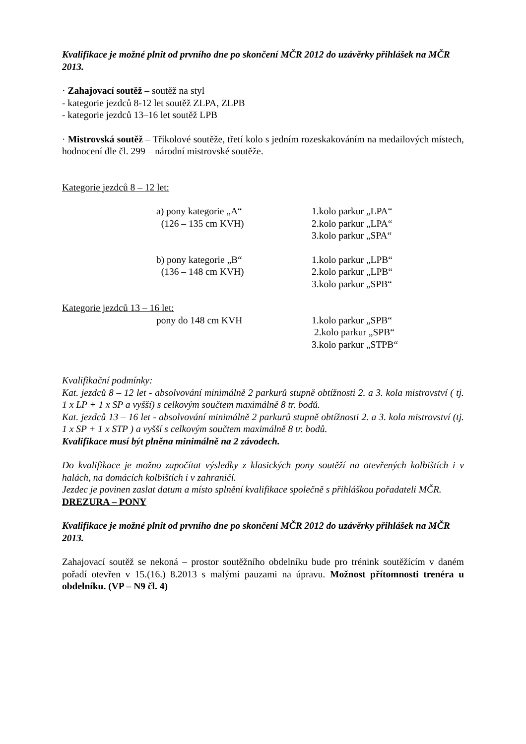Kvalifikace je možné plnit od prvního dne po skončení MČR 2012 do uzávěrky přihlášek na MČR 2013.
· Zahajovací soutěž – soutěž na styl
- kategorie jezdců 8-12 let soutěž ZLPA, ZLPB
- kategorie jezdců 13–16 let soutěž LPB
· Mistrovská soutěž – Tříkolové soutěže, třetí kolo s jedním rozeskakováním na medailových místech, hodnocení dle čl. 299 – národní mistrovské soutěže.
Kategorie jezdců 8 – 12 let:
a) pony kategorie „A“ 1.kolo parkur „LPA“
(126 – 135 cm KVH) 2.kolo parkur „LPA“
3.kolo parkur „SPA“
b) pony kategorie „B“ 1.kolo parkur „LPB“
(136 – 148 cm KVH) 2.kolo parkur „LPB“
3.kolo parkur „SPB“
Kategorie jezdců 13 – 16 let:
pony do 148 cm KVH 1.kolo parkur „SPB“
2.kolo parkur „SPB“
3.kolo parkur „STPB“
Kvalifikační podmínky:
Kat. jezdců 8 – 12 let - absolvování minimálně 2 parkurů stupně obtížnosti 2. a 3. kola mistrovství ( tj. 1 x LP + 1 x SP a vyšší) s celkovým součtem maximálně 8 tr. bodů.
Kat. jezdců 13 – 16 let - absolvování minimálně 2 parkurů stupně obtížnosti 2. a 3. kola mistrovství (tj. 1 x SP + 1 x STP ) a vyšší s celkovým součtem maximálně 8 tr. bodů.
Kvalifikace musí být plněna minimálně na 2 závodech.
Do kvalifikace je možno započítat výsledky z klasických pony soutěží na otevřených kolbištích i v halách, na domácích kolbištích i v zahraničí.
Jezdec je povinen zaslat datum a místo splnění kvalifikace společně s přihláškou pořadateli MČR.
DREZURA – PONY
Kvalifikace je možné plnit od prvního dne po skončení MČR 2012 do uzávěrky přihlášek na MČR 2013.
Zahajovací soutěž se nekoná – prostor soutěžního obdelníku bude pro trénink soutěžícím v daném pořadí otevřen v 15.(16.) 8.2013 s malými pauzami na úpravu. Možnost přítomnosti trenéra u obdelníku. (VP – N9 čl. 4)